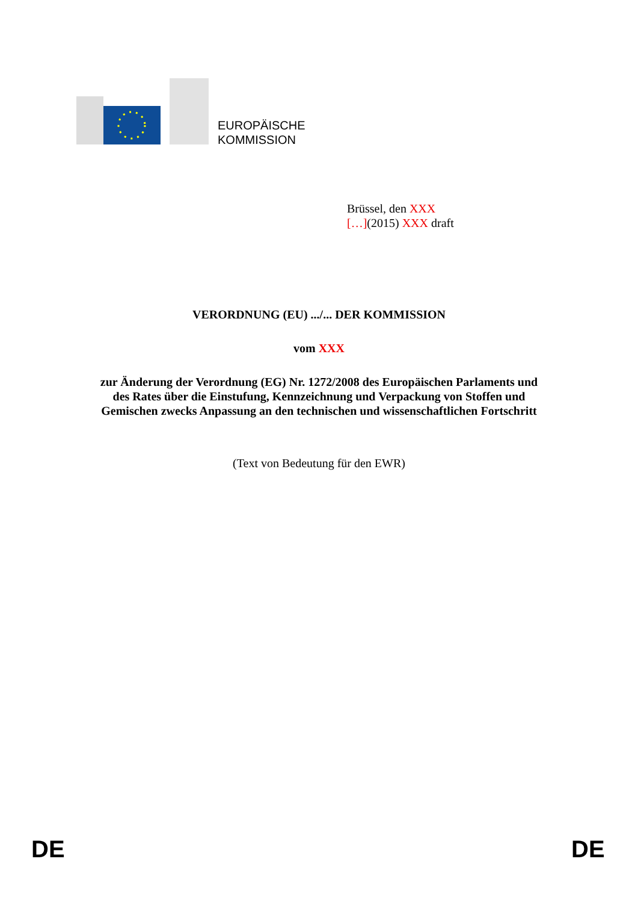EUROPÄISCHE
KOMMISSION
Brüssel, den XXX
[…](2015) XXX draft
VERORDNUNG (EU) .../... DER KOMMISSION
vom XXX
zur Änderung der Verordnung (EG) Nr. 1272/2008 des Europäischen Parlaments und
des Rates über die Einstufung, Kennzeichnung und Verpackung von Stoffen und
Gemischen zwecks Anpassung an den technischen und wissenschaftlichen Fortschritt
(Text von Bedeutung für den EWR)
DE DE